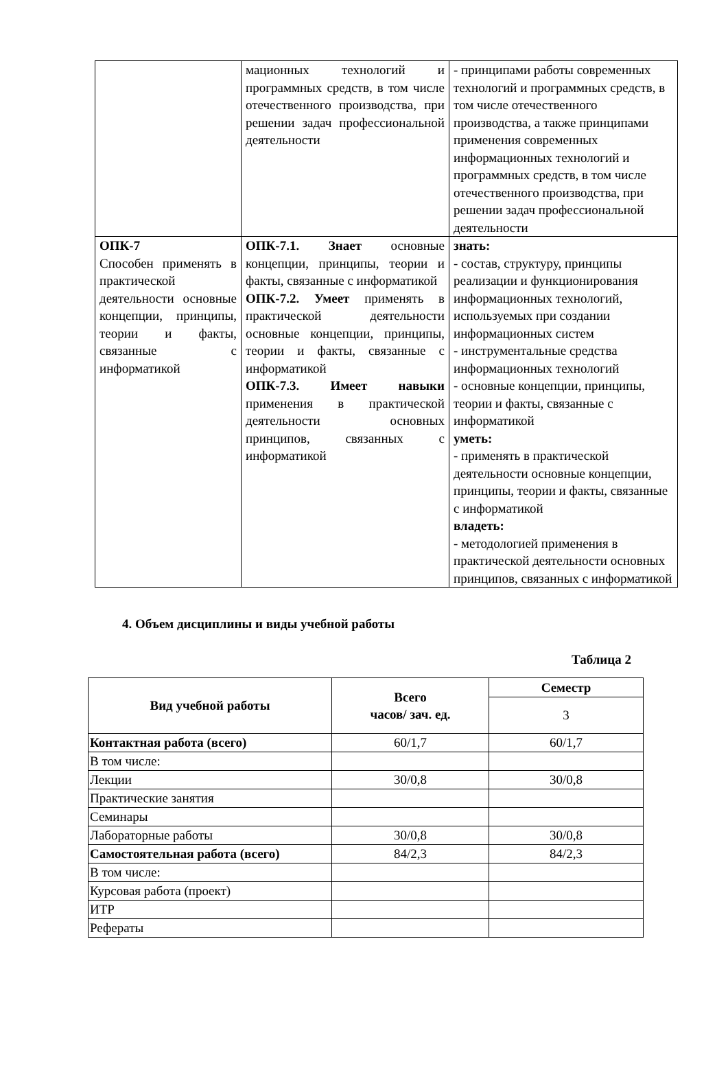| | мационных технологий и программных средств, в том числе отечественного производства, при решении задач профессиональной деятельности | - принципами работы современных технологий и программных средств, в том числе отечественного производства, а также принципами применения современных информационных технологий и программных средств, в том числе отечественного производства, при решении задач профессиональной деятельности |
| ОПК-7 Способен применять в практической деятельности основные концепции, принципы, теории и факты, связанные с информатикой | ОПК-7.1. Знает основные концепции, принципы, теории и факты, связанные с информатикой ОПК-7.2. Умеет применять в практической деятельности основные концепции, принципы, теории и факты, связанные с информатикой ОПК-7.3. Имеет навыки применения в практической деятельности основных принципов, связанных с информатикой | знать: - состав, структуру, принципы реализации и функционирования информационных технологий, используемых при создании информационных систем - инструментальные средства информационных технологий - основные концепции, принципы, теории и факты, связанные с информатикой уметь: - применять в практической деятельности основные концепции, принципы, теории и факты, связанные с информатикой владеть: - методологией применения в практической деятельности основных принципов, связанных с информатикой |
4. Объем дисциплины и виды учебной работы
Таблица 2
| Вид учебной работы | Всего часов/ зач. ед. | Семестр |
| --- | --- | --- |
| | | 3 |
| Контактная работа (всего) | 60/1,7 | 60/1,7 |
| В том числе: | | |
| Лекции | 30/0,8 | 30/0,8 |
| Практические занятия | | |
| Семинары | | |
| Лабораторные работы | 30/0,8 | 30/0,8 |
| Самостоятельная работа (всего) | 84/2,3 | 84/2,3 |
| В том числе: | | |
| Курсовая работа (проект) | | |
| ИТР | | |
| Рефераты | | |